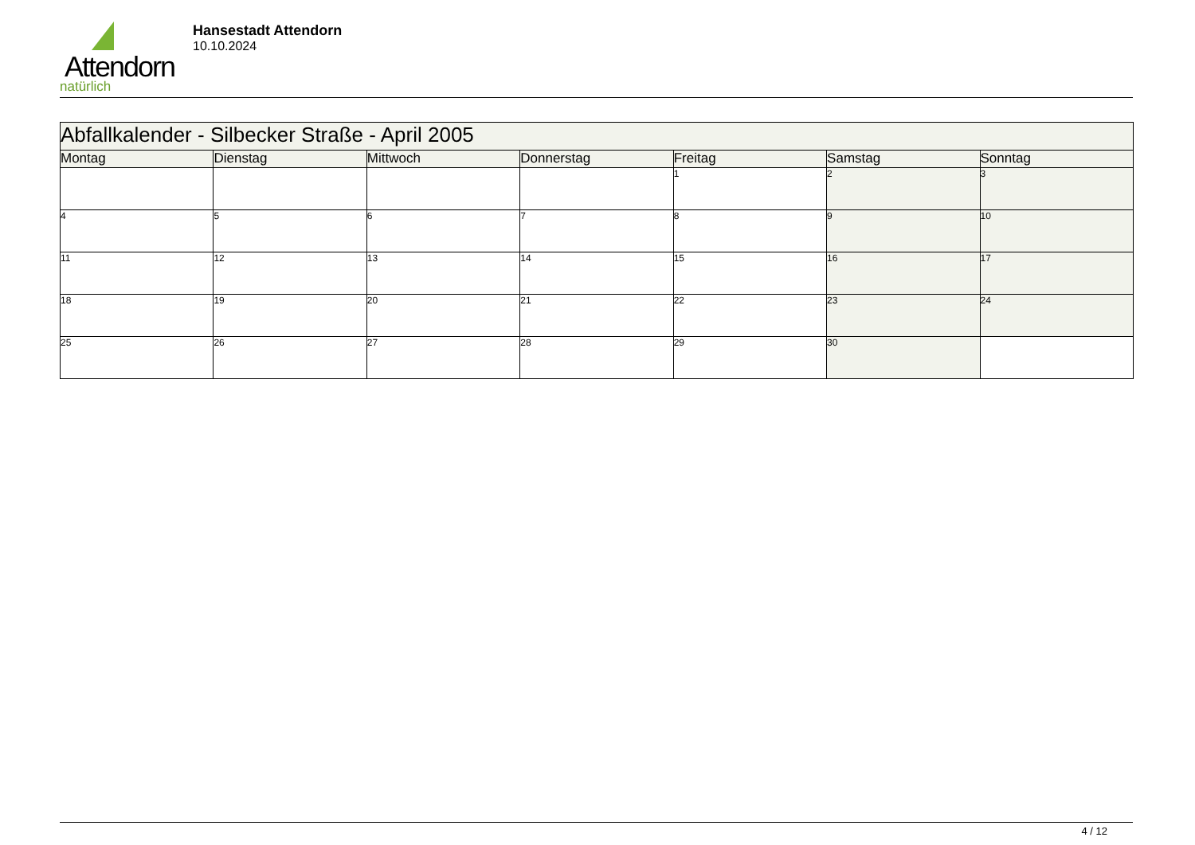Attendorn
natürlich
Hansestadt Attendorn
10.10.2024
| Abfallkalender - Silbecker Straße - April 2005 | | | | | | |
| Montag | Dienstag | Mittwoch | Donnerstag | Freitag | Samstag | Sonntag |
| | | | | 1 | 2 | 3 |
| 4 | 5 | 6 | 7 | 8 | 9 | 10 |
| 11 | 12 | 13 | 14 | 15 | 16 | 17 |
| 18 | 19 | 20 | 21 | 22 | 23 | 24 |
| 25 | 26 | 27 | 28 | 29 | 30 | |
4 / 12